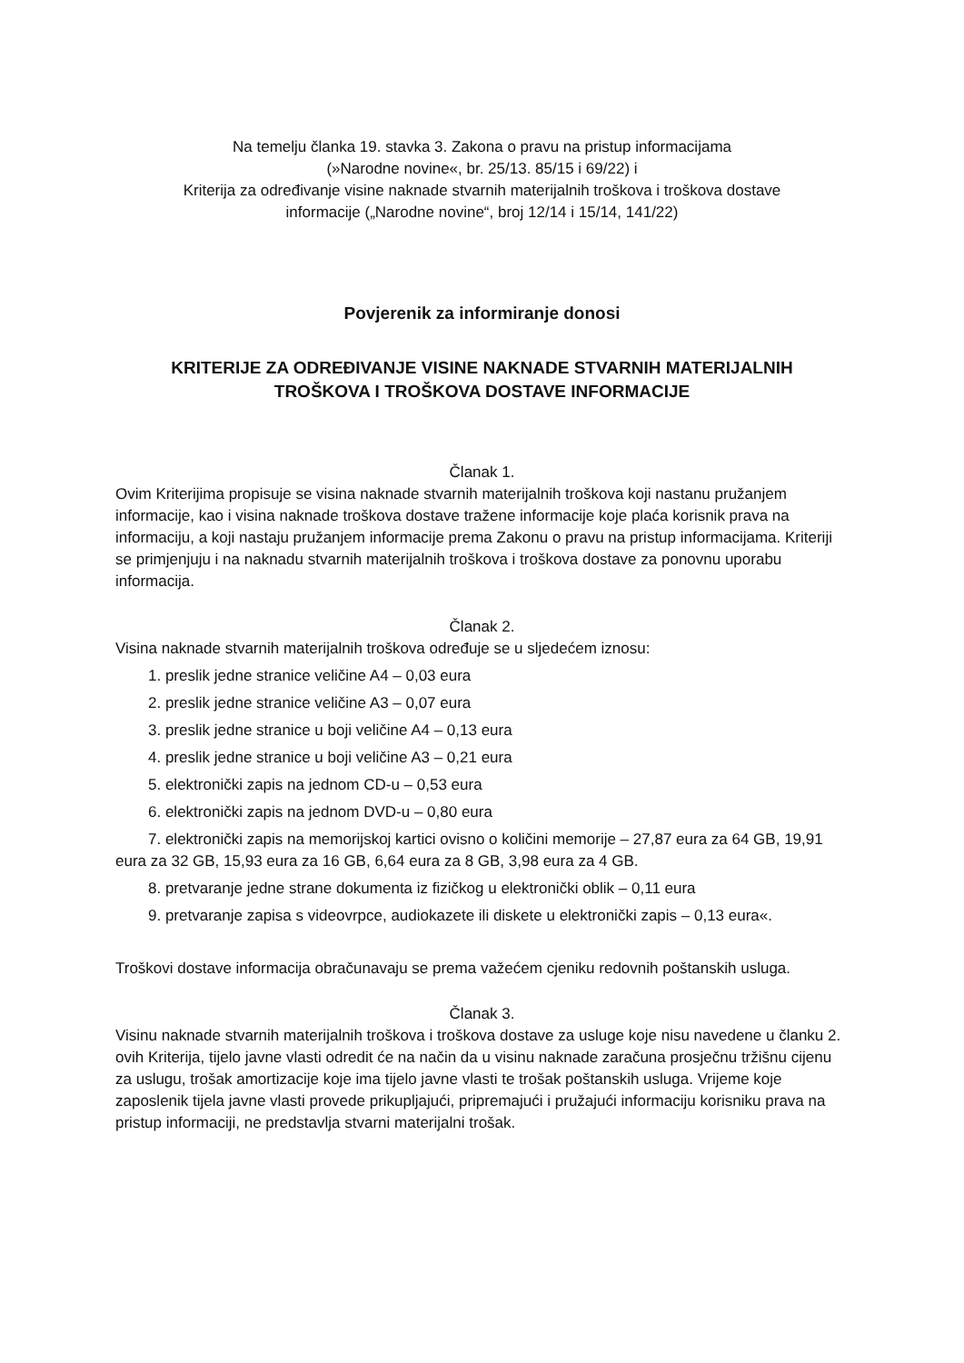Na temelju članka 19. stavka 3. Zakona o pravu na pristup informacijama
(»Narodne novine«, br. 25/13. 85/15 i 69/22) i
Kriterija za određivanje visine naknade stvarnih materijalnih troškova i troškova dostave
informacije („Narodne novine“, broj 12/14 i 15/14, 141/22)
Povjerenik za informiranje donosi
KRITERIJE ZA ODREĐIVANJE VISINE NAKNADE STVARNIH MATERIJALNIH
TROŠKOVA I TROŠKOVA DOSTAVE INFORMACIJE
Članak 1.
Ovim Kriterijima propisuje se visina naknade stvarnih materijalnih troškova koji nastanu pružanjem informacije, kao i visina naknade troškova dostave tražene informacije koje plaća korisnik prava na informaciju, a koji nastaju pružanjem informacije prema Zakonu o pravu na pristup informacijama. Kriteriji se primjenjuju i na naknadu stvarnih materijalnih troškova i troškova dostave za ponovnu uporabu informacija.
Članak 2.
Visina naknade stvarnih materijalnih troškova određuje se u sljedećem iznosu:
1. preslik jedne stranice veličine A4 – 0,03 eura
2. preslik jedne stranice veličine A3 – 0,07 eura
3. preslik jedne stranice u boji veličine A4 – 0,13 eura
4. preslik jedne stranice u boji veličine A3 – 0,21 eura
5. elektronički zapis na jednom CD-u – 0,53 eura
6. elektronički zapis na jednom DVD-u – 0,80 eura
7. elektronički zapis na memorijskoj kartici ovisno o količini memorije – 27,87 eura za 64 GB, 19,91 eura za 32 GB, 15,93 eura za 16 GB, 6,64 eura za 8 GB, 3,98 eura za 4 GB.
8. pretvaranje jedne strane dokumenta iz fizičkog u elektronički oblik – 0,11 eura
9. pretvaranje zapisa s videovrpce, audiokazete ili diskete u elektronički zapis – 0,13 eura«.
Troškovi dostave informacija obračunavaju se prema važećem cjeniku redovnih poštanskih usluga.
Članak 3.
Visinu naknade stvarnih materijalnih troškova i troškova dostave za usluge koje nisu navedene u članku 2. ovih Kriterija, tijelo javne vlasti odredit će na način da u visinu naknade zaračuna prosječnu tržišnu cijenu za uslugu, trošak amortizacije koje ima tijelo javne vlasti te trošak poštanskih usluga. Vrijeme koje zaposlenik tijela javne vlasti provede prikupljajući, pripremajući i pružajući informaciju korisniku prava na pristup informaciji, ne predstavlja stvarni materijalni trošak.